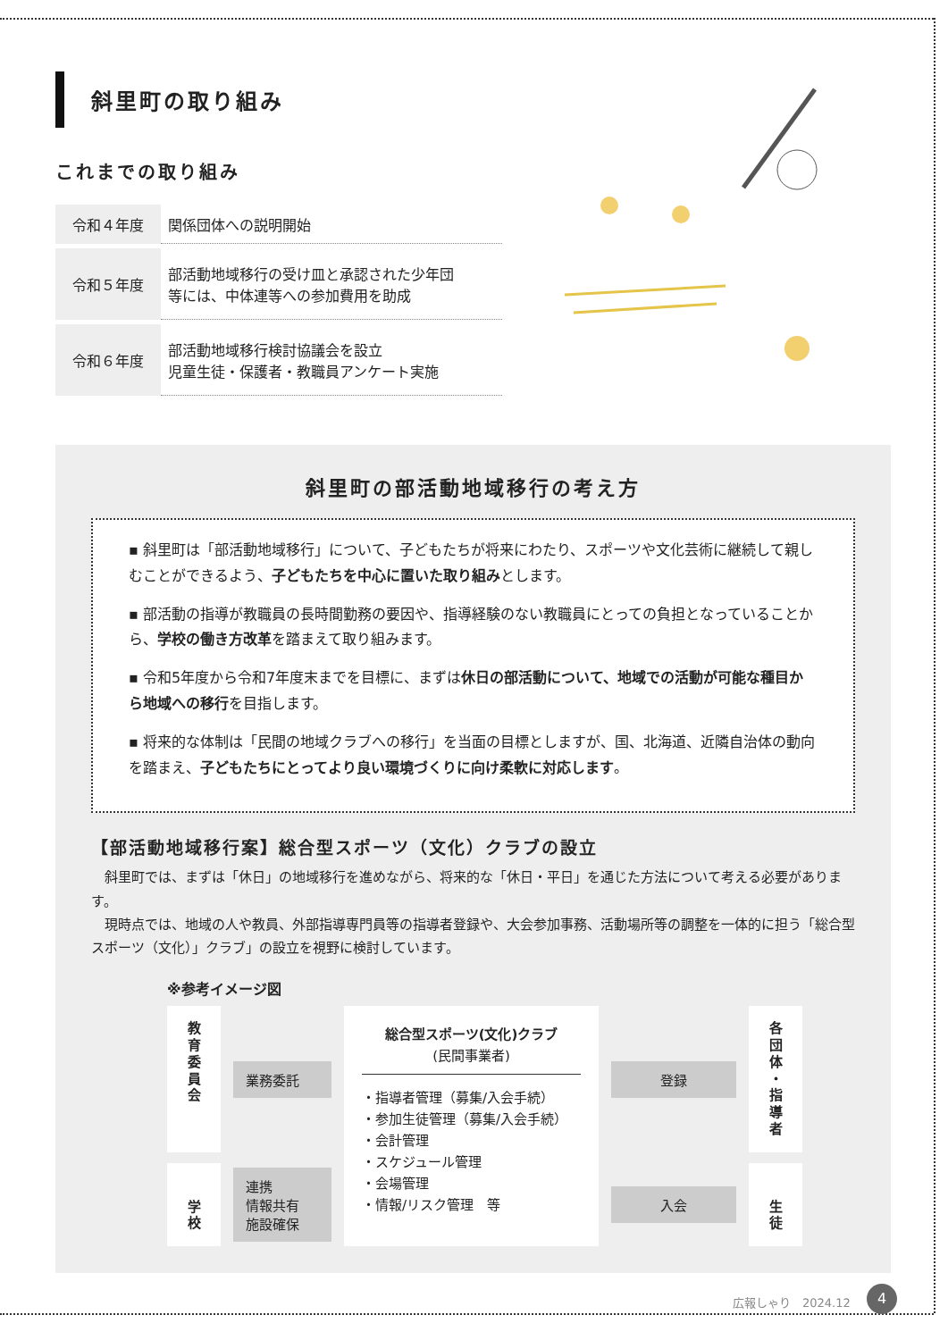斜里町の取り組み
これまでの取り組み
| 令和４年度 | 関係団体への説明開始 |
| 令和５年度 | 部活動地域移行の受け皿と承認された少年団 等には、中体連等への参加費用を助成 |
| 令和６年度 | 部活動地域移行検討協議会を設立 児童生徒・保護者・教職員アンケート実施 |
斜里町の部活動地域移行の考え方
▪ 斜里町は「部活動地域移行」について、子どもたちが将来にわたり、スポーツや文化芸術に継続して親しむことができるよう、子どもたちを中心に置いた取り組みとします。
▪ 部活動の指導が教職員の長時間勤務の要因や、指導経験のない教職員にとっての負担となっていることから、学校の働き方改革を踏まえて取り組みます。
▪ 令和5年度から令和7年度末までを目標に、まずは休日の部活動について、地域での活動が可能な種目から地域への移行を目指します。
▪ 将来的な体制は「民間の地域クラブへの移行」を当面の目標としますが、国、北海道、近隣自治体の動向を踏まえ、子どもたちにとってより良い環境づくりに向け柔軟に対応します。
【部活動地域移行案】総合型スポーツ（文化）クラブの設立
　斜里町では、まずは「休日」の地域移行を進めながら、将来的な「休日・平日」を通じた方法について考える必要があります。
　現時点では、地域の人や教員、外部指導専門員等の指導者登録や、大会参加事務、活動場所等の調整を一体的に担う「総合型スポーツ（文化）」クラブ」の設立を視野に検討しています。
※参考イメージ図
教
育
委
員
会
業務委託
総合型スポーツ(文化)クラブ
(民間事業者)
・指導者管理（募集/入会手続）
・参加生徒管理（募集/入会手続）
・会計管理
・スケジュール管理
・会場管理
・情報/リスク管理　等
登録
各
団
体
・
指
導
者
学
校
連携
情報共有
施設確保
入会
生
徒
広報しゃり　2024.12 4